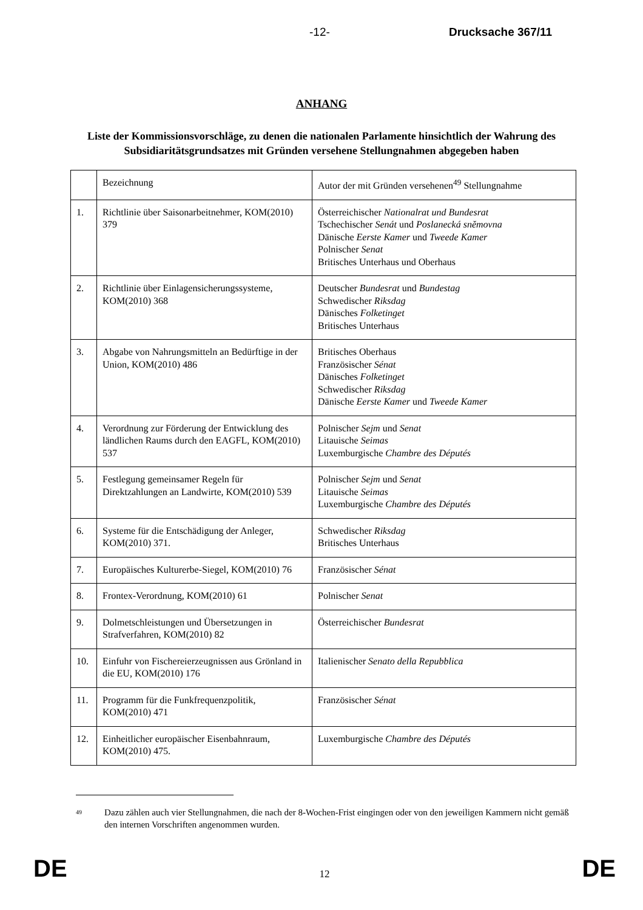-12- Drucksache 367/11
ANHANG
Liste der Kommissionsvorschläge, zu denen die nationalen Parlamente hinsichtlich der Wahrung des Subsidiaritätsgrundsatzes mit Gründen versehene Stellungnahmen abgegeben haben
| | Bezeichnung | Autor der mit Gründen versehenen<sup>49</sup> Stellungnahme |
| 1. | Richtlinie über Saisonarbeitnehmer, KOM(2010) 379 | Österreichischer Nationalrat und Bundesrat Tschechischer Senát und Poslanecká sněmovna Dänische Eerste Kamer und Tweede Kamer Polnischer Senat Britisches Unterhaus und Oberhaus |
| 2. | Richtlinie über Einlagensicherungssysteme, KOM(2010) 368 | Deutscher Bundesrat und Bundestag Schwedischer Riksdag Dänisches Folketinget Britisches Unterhaus |
| 3. | Abgabe von Nahrungsmitteln an Bedürftige in der Union, KOM(2010) 486 | Britisches Oberhaus Französischer Sénat Dänisches Folketinget Schwedischer Riksdag Dänische Eerste Kamer und Tweede Kamer |
| 4. | Verordnung zur Förderung der Entwicklung des ländlichen Raums durch den EAGFL, KOM(2010) 537 | Polnischer Sejm und Senat Litauische Seimas Luxemburgische Chambre des Députés |
| 5. | Festlegung gemeinsamer Regeln für Direktzahlungen an Landwirte, KOM(2010) 539 | Polnischer Sejm und Senat Litauische Seimas Luxemburgische Chambre des Députés |
| 6. | Systeme für die Entschädigung der Anleger, KOM(2010) 371. | Schwedischer Riksdag Britisches Unterhaus |
| 7. | Europäisches Kulturerbe-Siegel, KOM(2010) 76 | Französischer Sénat |
| 8. | Frontex-Verordnung, KOM(2010) 61 | Polnischer Senat |
| 9. | Dolmetschleistungen und Übersetzungen in Strafverfahren, KOM(2010) 82 | Österreichischer Bundesrat |
| 10. | Einfuhr von Fischereierzeugnissen aus Grönland in die EU, KOM(2010) 176 | Italienischer Senato della Repubblica |
| 11. | Programm für die Funkfrequenzpolitik, KOM(2010) 471 | Französischer Sénat |
| 12. | Einheitlicher europäischer Eisenbahnraum, KOM(2010) 475. | Luxemburgische Chambre des Députés |
<sup>49</sup> Dazu zählen auch vier Stellungnahmen, die nach der 8-Wochen-Frist eingingen oder von den jeweiligen Kammern nicht gemäß den internen Vorschriften angenommen wurden.
DE 12 DE